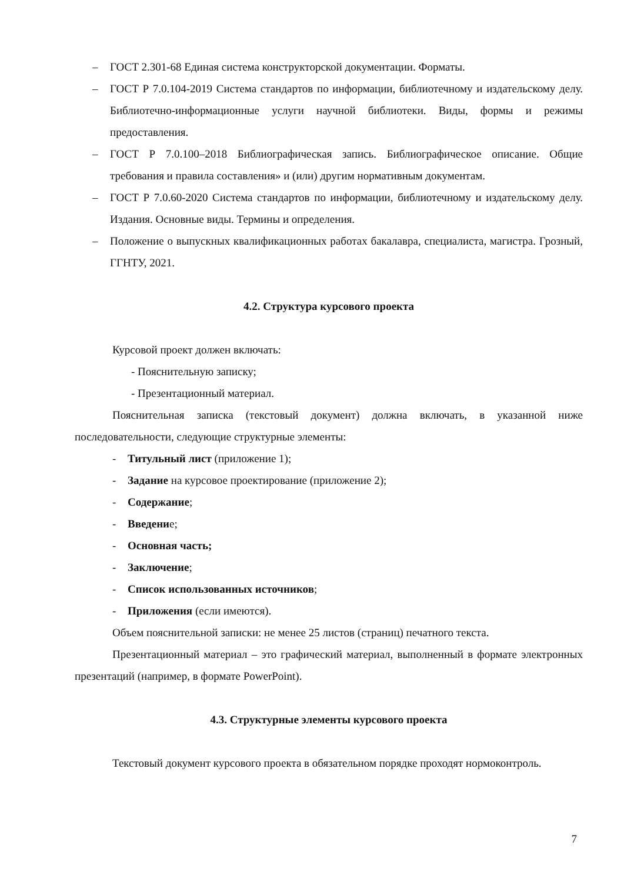– ГОСТ 2.301-68 Единая система конструкторской документации. Форматы.
– ГОСТ Р 7.0.104-2019 Система стандартов по информации, библиотечному и издательскому делу. Библиотечно-информационные услуги научной библиотеки. Виды, формы и режимы предоставления.
– ГОСТ Р 7.0.100–2018 Библиографическая запись. Библиографическое описание. Общие требования и правила составления» и (или) другим нормативным документам.
– ГОСТ Р 7.0.60-2020 Система стандартов по информации, библиотечному и издательскому делу. Издания. Основные виды. Термины и определения.
– Положение о выпускных квалификационных работах бакалавра, специалиста, магистра. Грозный, ГГНТУ, 2021.
4.2. Структура курсового проекта
Курсовой проект должен включать:
- Пояснительную записку;
- Презентационный материал.
Пояснительная записка (текстовый документ) должна включать, в указанной ниже последовательности, следующие структурные элементы:
- Титульный лист (приложение 1);
- Задание на курсовое проектирование (приложение 2);
- Содержание;
- Введение;
- Основная часть;
- Заключение;
- Список использованных источников;
- Приложения (если имеются).
Объем пояснительной записки: не менее 25 листов (страниц) печатного текста.
Презентационный материал – это графический материал, выполненный в формате электронных презентаций (например, в формате PowerPoint).
4.3. Структурные элементы курсового проекта
Текстовый документ курсового проекта в обязательном порядке проходят нормоконтроль.
7